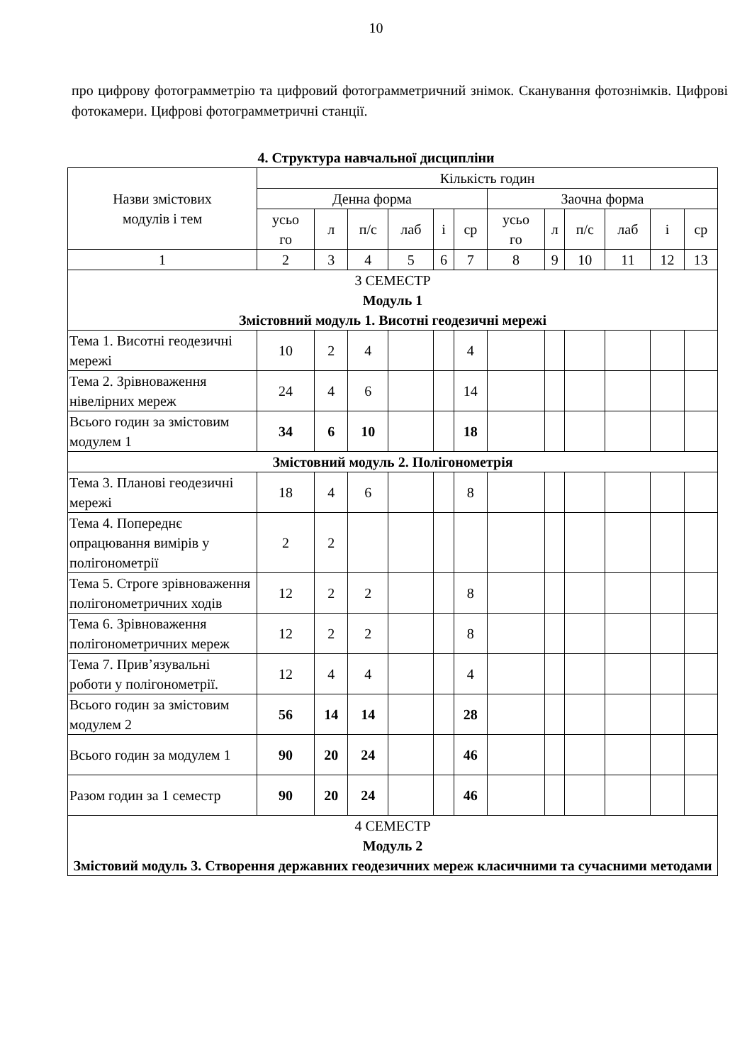10
про цифрову фотограмметрію та цифровий фотограмметричний знімок. Сканування фотознімків. Цифрові фотокамери. Цифрові фотограмметричні станції.
4. Структура навчальної дисципліни
| Назви змістових модулів і тем | Кількість годин | | | | | | | | | | | |
| --- | --- | --- | --- | --- | --- | --- | --- | --- | --- | --- | --- | --- |
| | Денна форма | | | | | | Заочна форма | | | | | |
| | усьо го | л | п/с | лаб | і | ср | усьо го | л | п/с | лаб | і | ср |
| 1 | 2 | 3 | 4 | 5 | 6 | 7 | 8 | 9 | 10 | 11 | 12 | 13 |
| 3 СЕМЕСТР Модуль 1 Змістовний модуль 1. Висотні геодезичні мережі | | | | | | | | | | | | |
| Тема 1. Висотні геодезичні мережі | 10 | 2 | 4 | | | 4 | | | | | | |
| Тема 2. Зрівноваження нівелірних мереж | 24 | 4 | 6 | | | 14 | | | | | | |
| Всього годин за змістовим модулем 1 | 34 | 6 | 10 | | | 18 | | | | | | |
| Змістовний модуль 2. Полігонометрія | | | | | | | | | | | | |
| Тема 3. Планові геодезичні мережі | 18 | 4 | 6 | | | 8 | | | | | | |
| Тема 4. Попереднє опрацювання вимірів у полігонометрії | 2 | 2 | | | | | | | | | | |
| Тема 5. Строге зрівноваження полігонометричних ходів | 12 | 2 | 2 | | | 8 | | | | | | |
| Тема 6. Зрівноваження полігонометричних мереж | 12 | 2 | 2 | | | 8 | | | | | | |
| Тема 7. Прив’язувальні роботи у полігонометрії. | 12 | 4 | 4 | | | 4 | | | | | | |
| Всього годин за змістовим модулем 2 | 56 | 14 | 14 | | | 28 | | | | | | |
| Всього годин за модулем 1 | 90 | 20 | 24 | | | 46 | | | | | | |
| Разом годин за 1 семестр | 90 | 20 | 24 | | | 46 | | | | | | |
| 4 СЕМЕСТР Модуль 2 Змістовий модуль 3. Створення державних геодезичних мереж класичними та сучасними методами | | | | | | | | | | | | |